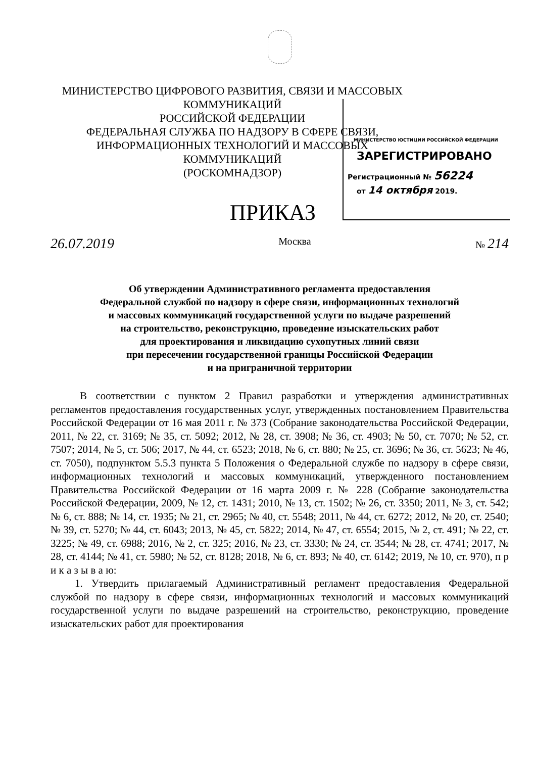МИНИСТЕРСТВО ЦИФРОВОГО РАЗВИТИЯ, СВЯЗИ И МАССОВЫХ КОММУНИКАЦИЙ
РОССИЙСКОЙ ФЕДЕРАЦИИ
ФЕДЕРАЛЬНАЯ СЛУЖБА ПО НАДЗОРУ В СФЕРЕ СВЯЗИ,
ИНФОРМАЦИОННЫХ ТЕХНОЛОГИЙ И МАССОВЫХ КОММУНИКАЦИЙ
(РОСКОМНАДЗОР)
МИНИСТЕРСТВО ЮСТИЦИИ РОССИЙСКОЙ ФЕДЕРАЦИИ
ЗАРЕГИСТРИРОВАНО
Регистрационный № 56224
от 14 октября 2019.
ПРИКАЗ
26.07.2019 Москва № 214
Об утверждении Административного регламента предоставления
Федеральной службой по надзору в сфере связи, информационных технологий
и массовых коммуникаций государственной услуги по выдаче разрешений
на строительство, реконструкцию, проведение изыскательских работ
для проектирования и ликвидацию сухопутных линий связи
при пересечении государственной границы Российской Федерации
и на приграничной территории
В соответствии с пунктом 2 Правил разработки и утверждения административных регламентов предоставления государственных услуг, утвержденных постановлением Правительства Российской Федерации от 16 мая 2011 г. № 373 (Собрание законодательства Российской Федерации, 2011, № 22, ст. 3169; № 35, ст. 5092; 2012, № 28, ст. 3908; № 36, ст. 4903; № 50, ст. 7070; № 52, ст. 7507; 2014, № 5, ст. 506; 2017, № 44, ст. 6523; 2018, № 6, ст. 880; № 25, ст. 3696; № 36, ст. 5623; № 46, ст. 7050), подпунктом 5.5.3 пункта 5 Положения о Федеральной службе по надзору в сфере связи, информационных технологий и массовых коммуникаций, утвержденного постановлением Правительства Российской Федерации от 16 марта 2009 г. № 228 (Собрание законодательства Российской Федерации, 2009, № 12, ст. 1431; 2010, № 13, ст. 1502; № 26, ст. 3350; 2011, № 3, ст. 542; № 6, ст. 888; № 14, ст. 1935; № 21, ст. 2965; № 40, ст. 5548; 2011, № 44, ст. 6272; 2012, № 20, ст. 2540; № 39, ст. 5270; № 44, ст. 6043; 2013, № 45, ст. 5822; 2014, № 47, ст. 6554; 2015, № 2, ст. 491; № 22, ст. 3225; № 49, ст. 6988; 2016, № 2, ст. 325; 2016, № 23, ст. 3330; № 24, ст. 3544; № 28, ст. 4741; 2017, № 28, ст. 4144; № 41, ст. 5980; № 52, ст. 8128; 2018, № 6, ст. 893; № 40, ст. 6142; 2019, № 10, ст. 970), п р и к а з ы в а ю:
1. Утвердить прилагаемый Административный регламент предоставления Федеральной службой по надзору в сфере связи, информационных технологий и массовых коммуникаций государственной услуги по выдаче разрешений на строительство, реконструкцию, проведение изыскательских работ для проектирования